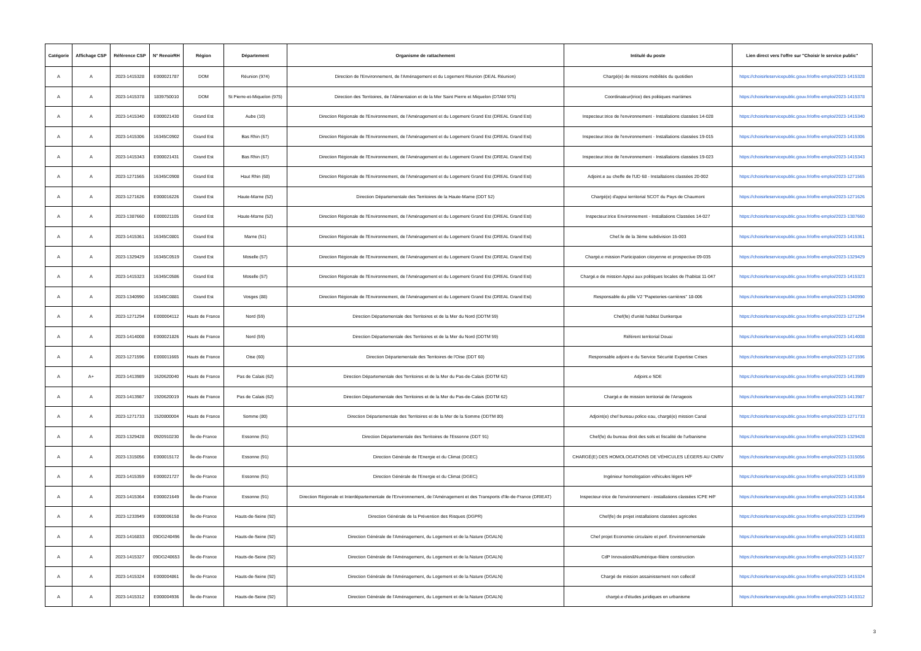| Catégorie | Affichage CSP | Référence CSP | N° RenoirRH | Région | Département | Organisme de rattachement | Intitulé du poste | Lien direct vers l'offre sur "Choisir le service public" |
| --- | --- | --- | --- | --- | --- | --- | --- | --- |
| A | A | 2023-1415328 | E000021787 | DOM | Réunion (974) | Direction de l'Environnement, de l'Aménagement et du Logement Réunion (DEAL Réunion) | Chargé(e) de missions mobilités du quotidien | https://choisirleservicepublic.gouv.fr/offre-emploi/2023-1415328 |
| A | A | 2023-1415378 | 1839750010 | DOM | St Pierre-et-Miquelon (975) | Direction des Territoires, de l'Alimentation et de la Mer Saint Pierre et Miquelon (DTAM 975) | Coordinateur(trice) des politiques maritimes | https://choisirleservicepublic.gouv.fr/offre-emploi/2023-1415378 |
| A | A | 2023-1415340 | E000021430 | Grand Est | Aube (10) | Direction Régionale de l'Environnement, de l'Aménagement et du Logement Grand Est (DREAL Grand Est) | Inspecteur.trice de l'environnement - Installations classées 14-028 | https://choisirleservicepublic.gouv.fr/offre-emploi/2023-1415340 |
| A | A | 2023-1415306 | 16345C0902 | Grand Est | Bas Rhin (67) | Direction Régionale de l'Environnement, de l'Aménagement et du Logement Grand Est (DREAL Grand Est) | Inspecteur.trice de l'environnement - Installations classées 19-015 | https://choisirleservicepublic.gouv.fr/offre-emploi/2023-1415306 |
| A | A | 2023-1415343 | E000021431 | Grand Est | Bas Rhin (67) | Direction Régionale de l'Environnement, de l'Aménagement et du Logement Grand Est (DREAL Grand Est) | Inspecteur.trice de l'environnement - Installations classées 19-023 | https://choisirleservicepublic.gouv.fr/offre-emploi/2023-1415343 |
| A | A | 2023-1271565 | 16345C0908 | Grand Est | Haut Rhin (68) | Direction Régionale de l'Environnement, de l'Aménagement et du Logement Grand Est (DREAL Grand Est) | Adjoint.e au cheffe de l'UD 68 - Installations classées 20-002 | https://choisirleservicepublic.gouv.fr/offre-emploi/2023-1271565 |
| A | A | 2023-1271626 | E000016226 | Grand Est | Haute-Marne (52) | Direction Départementale des Territoires de la Haute-Marne (DDT 52) | Chargé(e) d'appui territorial SCOT du Pays de Chaumont | https://choisirleservicepublic.gouv.fr/offre-emploi/2023-1271626 |
| A | A | 2023-1387660 | E000021105 | Grand Est | Haute-Marne (52) | Direction Régionale de l'Environnement, de l'Aménagement et du Logement Grand Est (DREAL Grand Est) | Inspecteur.trice Environnement - Installations Classées 14-027 | https://choisirleservicepublic.gouv.fr/offre-emploi/2023-1387660 |
| A | A | 2023-1415361 | 16345C0801 | Grand Est | Marne (51) | Direction Régionale de l'Environnement, de l'Aménagement et du Logement Grand Est (DREAL Grand Est) | Chef.fe de la 3ème subdivision 15-003 | https://choisirleservicepublic.gouv.fr/offre-emploi/2023-1415361 |
| A | A | 2023-1329429 | 16345C0519 | Grand Est | Moselle (57) | Direction Régionale de l'Environnement, de l'Aménagement et du Logement Grand Est (DREAL Grand Est) | Chargé.e mission Participation citoyenne et prospective 09-035 | https://choisirleservicepublic.gouv.fr/offre-emploi/2023-1329429 |
| A | A | 2023-1415323 | 16345C0586 | Grand Est | Moselle (57) | Direction Régionale de l'Environnement, de l'Aménagement et du Logement Grand Est (DREAL Grand Est) | Chargé.e de mission Appui aux politiques locales de l'habitat 11-047 | https://choisirleservicepublic.gouv.fr/offre-emploi/2023-1415323 |
| A | A | 2023-1340990 | 16345C0881 | Grand Est | Vosges (88) | Direction Régionale de l'Environnement, de l'Aménagement et du Logement Grand Est (DREAL Grand Est) | Responsable du pôle V2 "Papeteries-carrières" 18-006 | https://choisirleservicepublic.gouv.fr/offre-emploi/2023-1340990 |
| A | A | 2023-1271294 | E000004112 | Hauts de France | Nord (59) | Direction Départementale des Territoires et de la Mer du Nord (DDTM 59) | Chef(fe) d'unité habitat Dunkerque | https://choisirleservicepublic.gouv.fr/offre-emploi/2023-1271294 |
| A | A | 2023-1414008 | E000021826 | Hauts de France | Nord (59) | Direction Départementale des Territoires et de la Mer du Nord (DDTM 59) | Référent territorial Douai | https://choisirleservicepublic.gouv.fr/offre-emploi/2023-1414008 |
| A | A | 2023-1271596 | E000011665 | Hauts de France | Oise (60) | Direction Départementale des Territoires de l'Oise (DDT 60) | Responsable adjoint-e du Service Sécurité Expertise Crises | https://choisirleservicepublic.gouv.fr/offre-emploi/2023-1271596 |
| A | A+ | 2023-1413989 | 1620620040 | Hauts de France | Pas de Calais (62) | Direction Départementale des Territoires et de la Mer du Pas-de-Calais (DDTM 62) | Adjoint.e SDE | https://choisirleservicepublic.gouv.fr/offre-emploi/2023-1413989 |
| A | A | 2023-1413987 | 1920620019 | Hauts de France | Pas de Calais (62) | Direction Départementale des Territoires et de la Mer du Pas-de-Calais (DDTM 62) | Chargé.e de mission territorial de l'Arrageois | https://choisirleservicepublic.gouv.fr/offre-emploi/2023-1413987 |
| A | A | 2023-1271733 | 1520800004 | Hauts de France | Somme (80) | Direction Départementale des Territoires et de la Mer de la Somme (DDTM 80) | Adjoint(e) chef bureau police eau, chargé(e) mission Canal | https://choisirleservicepublic.gouv.fr/offre-emploi/2023-1271733 |
| A | A | 2023-1329428 | 0920910230 | Île-de-France | Essonne (91) | Direction Départementale des Territoires de l'Essonne (DDT 91) | Chef(fe) du bureau droit des sols et fiscalité de l'urbanisme | https://choisirleservicepublic.gouv.fr/offre-emploi/2023-1329428 |
| A | A | 2023-1315056 | E000015172 | Île-de-France | Essonne (91) | Direction Générale de l'Energie et du Climat (DGEC) | CHARGÉ(E) DES HOMOLOGATIONS DE VÉHICULES LÉGERS AU CNRV | https://choisirleservicepublic.gouv.fr/offre-emploi/2023-1315056 |
| A | A | 2023-1415359 | E000021727 | Île-de-France | Essonne (91) | Direction Générale de l'Energie et du Climat (DGEC) | Ingénieur homologation véhicules légers H/F | https://choisirleservicepublic.gouv.fr/offre-emploi/2023-1415359 |
| A | A | 2023-1415364 | E000021649 | Île-de-France | Essonne (91) | Direction Régionale et Interdépartementale de l'Environnement, de l'Aménagement et des Transports d'Ile-de-France (DRIEAT) | Inspecteur-trice de l'environnement - installations classées ICPE H/F | https://choisirleservicepublic.gouv.fr/offre-emploi/2023-1415364 |
| A | A | 2023-1233949 | E000006158 | Île-de-France | Hauts-de-Seine (92) | Direction Générale de la Prévention des Risques (DGPR) | Chef(fe) de projet installations classées agricoles | https://choisirleservicepublic.gouv.fr/offre-emploi/2023-1233949 |
| A | A | 2023-1416833 | 09DG240496 | Île-de-France | Hauts-de-Seine (92) | Direction Générale de l'Aménagement, du Logement et de la Nature (DGALN) | Chef projet Economie circulaire et perf. Environnementale | https://choisirleservicepublic.gouv.fr/offre-emploi/2023-1416833 |
| A | A | 2023-1415327 | 09DG240653 | Île-de-France | Hauts-de-Seine (92) | Direction Générale de l'Aménagement, du Logement et de la Nature (DGALN) | CdP Innovation&Numérique-filière construction | https://choisirleservicepublic.gouv.fr/offre-emploi/2023-1415327 |
| A | A | 2023-1415324 | E000004861 | Île-de-France | Hauts-de-Seine (92) | Direction Générale de l'Aménagement, du Logement et de la Nature (DGALN) | Chargé de mission assainissement non collectif | https://choisirleservicepublic.gouv.fr/offre-emploi/2023-1415324 |
| A | A | 2023-1415312 | E000004936 | Île-de-France | Hauts-de-Seine (92) | Direction Générale de l'Aménagement, du Logement et de la Nature (DGALN) | chargé.e d'études juridiques en urbanisme | https://choisirleservicepublic.gouv.fr/offre-emploi/2023-1415312 |
3